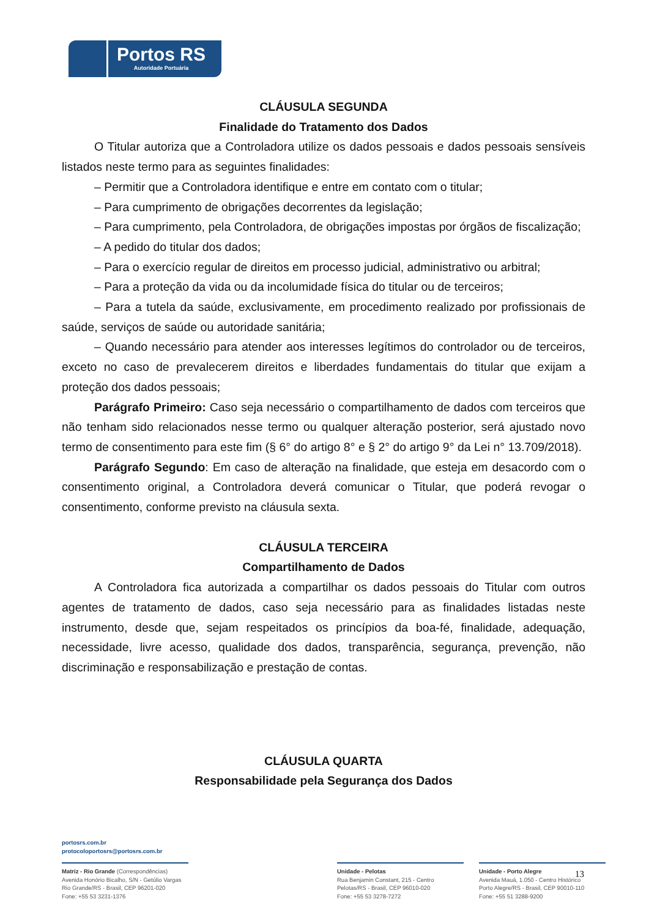Portos RS
Autoridade Portuária
CLÁUSULA SEGUNDA
Finalidade do Tratamento dos Dados
O Titular autoriza que a Controladora utilize os dados pessoais e dados pessoais sensíveis listados neste termo para as seguintes finalidades:
– Permitir que a Controladora identifique e entre em contato com o titular;
– Para cumprimento de obrigações decorrentes da legislação;
– Para cumprimento, pela Controladora, de obrigações impostas por órgãos de fiscalização;
– A pedido do titular dos dados;
– Para o exercício regular de direitos em processo judicial, administrativo ou arbitral;
– Para a proteção da vida ou da incolumidade física do titular ou de terceiros;
– Para a tutela da saúde, exclusivamente, em procedimento realizado por profissionais de saúde, serviços de saúde ou autoridade sanitária;
– Quando necessário para atender aos interesses legítimos do controlador ou de terceiros, exceto no caso de prevalecerem direitos e liberdades fundamentais do titular que exijam a proteção dos dados pessoais;
Parágrafo Primeiro: Caso seja necessário o compartilhamento de dados com terceiros que não tenham sido relacionados nesse termo ou qualquer alteração posterior, será ajustado novo termo de consentimento para este fim (§ 6° do artigo 8° e § 2° do artigo 9° da Lei n° 13.709/2018).
Parágrafo Segundo: Em caso de alteração na finalidade, que esteja em desacordo com o consentimento original, a Controladora deverá comunicar o Titular, que poderá revogar o consentimento, conforme previsto na cláusula sexta.
CLÁUSULA TERCEIRA
Compartilhamento de Dados
A Controladora fica autorizada a compartilhar os dados pessoais do Titular com outros agentes de tratamento de dados, caso seja necessário para as finalidades listadas neste instrumento, desde que, sejam respeitados os princípios da boa-fé, finalidade, adequação, necessidade, livre acesso, qualidade dos dados, transparência, segurança, prevenção, não discriminação e responsabilização e prestação de contas.
CLÁUSULA QUARTA
Responsabilidade pela Segurança dos Dados
portosrs.com.br
protocoloportosrs@portosrs.com.br
Matriz - Rio Grande (Correspondências)
Avenida Honório Bicalho, S/N - Getúlio Vargas
Rio Grande/RS - Brasil, CEP 96201-020
Fone: +55 53 3231-1376
Unidade - Pelotas
Rua Benjamin Constant, 215 - Centro
Pelotas/RS - Brasil, CEP 96010-020
Fone: +55 53 3278-7272
Unidade - Porto Alegre
Avenida Mauá, 1.050 - Centro Histórico
Porto Alegre/RS - Brasil, CEP 90010-110
Fone: +55 51 3288-9200
13